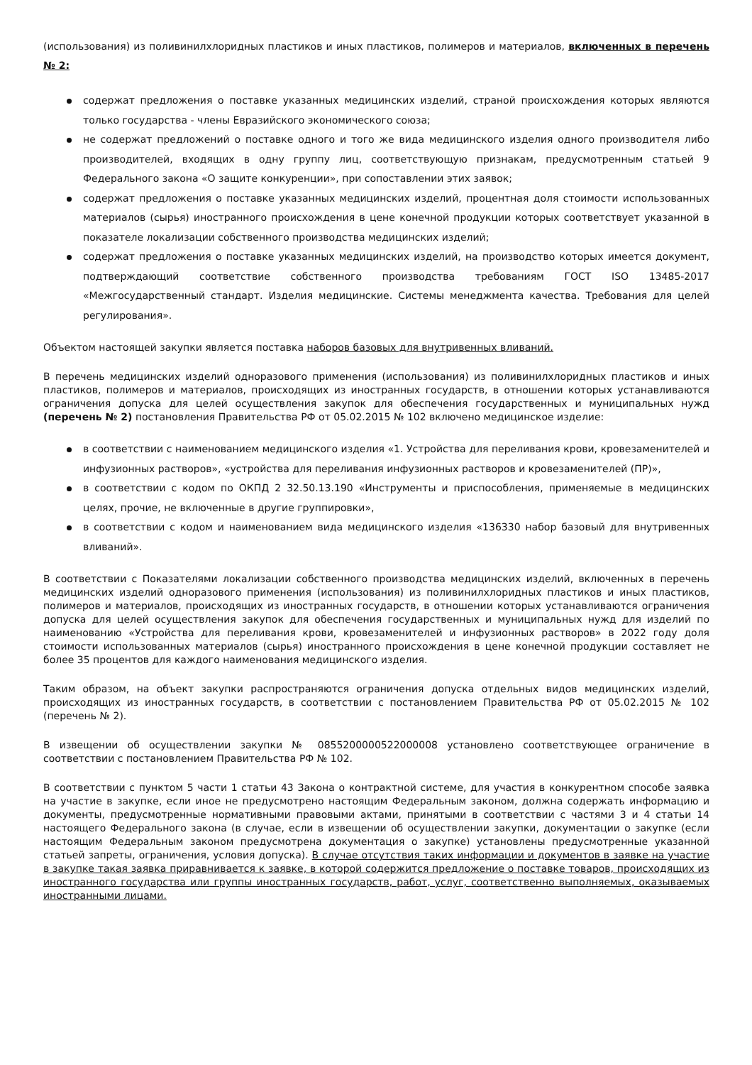(использования) из поливинилхлоридных пластиков и иных пластиков, полимеров и материалов, включенных в перечень № 2:
содержат предложения о поставке указанных медицинских изделий, страной происхождения которых являются только государства - члены Евразийского экономического союза;
не содержат предложений о поставке одного и того же вида медицинского изделия одного производителя либо производителей, входящих в одну группу лиц, соответствующую признакам, предусмотренным статьей 9 Федерального закона «О защите конкуренции», при сопоставлении этих заявок;
содержат предложения о поставке указанных медицинских изделий, процентная доля стоимости использованных материалов (сырья) иностранного происхождения в цене конечной продукции которых соответствует указанной в показателе локализации собственного производства медицинских изделий;
содержат предложения о поставке указанных медицинских изделий, на производство которых имеется документ, подтверждающий соответствие собственного производства требованиям ГОСТ ISO 13485-2017 «Межгосударственный стандарт. Изделия медицинские. Системы менеджмента качества. Требования для целей регулирования».
Объектом настоящей закупки является поставка наборов базовых для внутривенных вливаний.
В перечень медицинских изделий одноразового применения (использования) из поливинилхлоридных пластиков и иных пластиков, полимеров и материалов, происходящих из иностранных государств, в отношении которых устанавливаются ограничения допуска для целей осуществления закупок для обеспечения государственных и муниципальных нужд (перечень № 2) постановления Правительства РФ от 05.02.2015 № 102 включено медицинское изделие:
в соответствии с наименованием медицинского изделия «1. Устройства для переливания крови, кровезаменителей и инфузионных растворов», «устройства для переливания инфузионных растворов и кровезаменителей (ПР)»,
в соответствии с кодом по ОКПД 2 32.50.13.190 «Инструменты и приспособления, применяемые в медицинских целях, прочие, не включенные в другие группировки»,
в соответствии с кодом и наименованием вида медицинского изделия «136330 набор базовый для внутривенных вливаний».
В соответствии с Показателями локализации собственного производства медицинских изделий, включенных в перечень медицинских изделий одноразового применения (использования) из поливинилхлоридных пластиков и иных пластиков, полимеров и материалов, происходящих из иностранных государств, в отношении которых устанавливаются ограничения допуска для целей осуществления закупок для обеспечения государственных и муниципальных нужд для изделий по наименованию «Устройства для переливания крови, кровезаменителей и инфузионных растворов» в 2022 году доля стоимости использованных материалов (сырья) иностранного происхождения в цене конечной продукции составляет не более 35 процентов для каждого наименования медицинского изделия.
Таким образом, на объект закупки распространяются ограничения допуска отдельных видов медицинских изделий, происходящих из иностранных государств, в соответствии с постановлением Правительства РФ от 05.02.2015 № 102 (перечень № 2).
В извещении об осуществлении закупки № 0855200000522000008 установлено соответствующее ограничение в соответствии с постановлением Правительства РФ № 102.
В соответствии с пунктом 5 части 1 статьи 43 Закона о контрактной системе, для участия в конкурентном способе заявка на участие в закупке, если иное не предусмотрено настоящим Федеральным законом, должна содержать информацию и документы, предусмотренные нормативными правовыми актами, принятыми в соответствии с частями 3 и 4 статьи 14 настоящего Федерального закона (в случае, если в извещении об осуществлении закупки, документации о закупке (если настоящим Федеральным законом предусмотрена документация о закупке) установлены предусмотренные указанной статьей запреты, ограничения, условия допуска). В случае отсутствия таких информации и документов в заявке на участие в закупке такая заявка приравнивается к заявке, в которой содержится предложение о поставке товаров, происходящих из иностранного государства или группы иностранных государств, работ, услуг, соответственно выполняемых, оказываемых иностранными лицами.